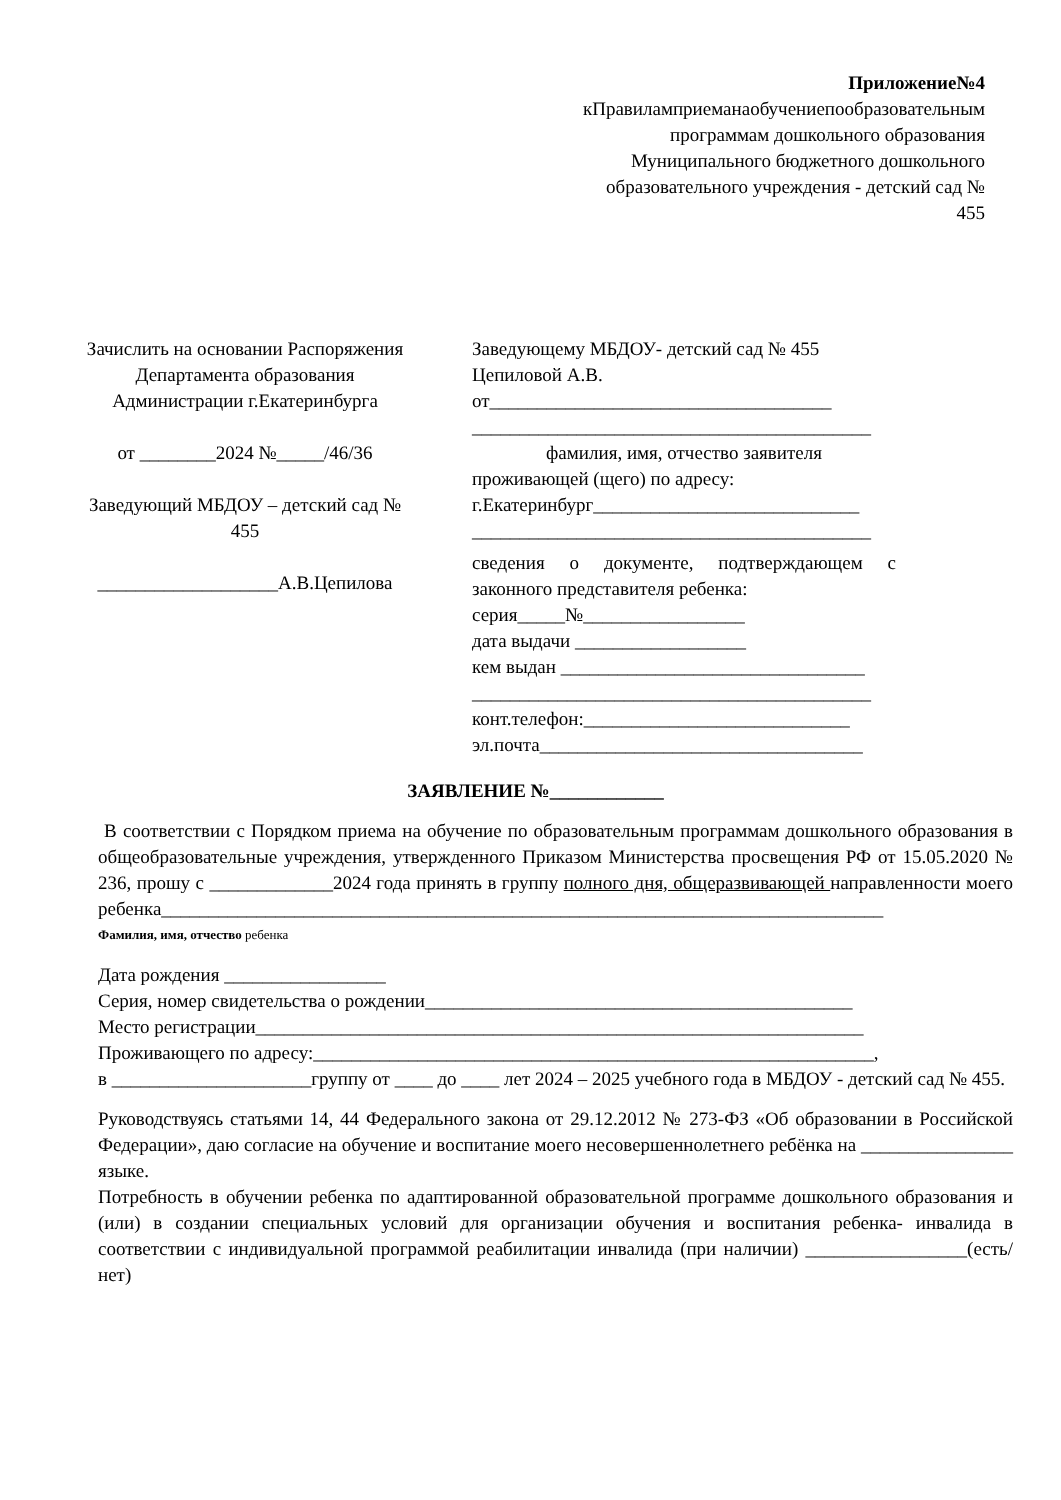Приложение№4
кПравиламприеманаобучениепообразовательным программам дошкольного образования Муниципального бюджетного дошкольного образовательного учреждения - детский сад № 455
Зачислить на основании Распоряжения Департамента образования Администрации г.Екатеринбурга
от ________2024 №_____/46/36
Заведующий МБДОУ – детский сад № 455
___________________А.В.Цепилова
Заведующему МБДОУ- детский сад № 455
Цепиловой А.В.
от____________________________________
__________________________________________
фамилия, имя, отчество заявителя
проживающей (щего) по адресу:
г.Екатеринбург____________________________
__________________________________________
сведения о документе, подтверждающем с законного представителя ребенка:
серия_____№_________________
дата выдачи __________________
кем выдан ________________________________
__________________________________________
конт.телефон:____________________________
эл.почта__________________________________
ЗАЯВЛЕНИЕ №____________
В соответствии с Порядком приема на обучение по образовательным программам дошкольного образования в общеобразовательные учреждения, утвержденного Приказом Министерства просвещения РФ от 15.05.2020 № 236, прошу с _____________2024 года принять в группу полного дня, общеразвивающей направленности моего ребенка____________________________________________________________________________
Фамилия, имя, отчество ребенка
Дата рождения _________________
Серия, номер свидетельства о рождении_____________________________________________
Место регистрации________________________________________________________________
Проживающего по адресу:___________________________________________________________,
в _____________________группу от ____ до ____ лет 2024 – 2025 учебного года в МБДОУ - детский сад № 455.
Руководствуясь статьями 14, 44 Федерального закона от 29.12.2012 № 273-ФЗ «Об образовании в Российской Федерации», даю согласие на обучение и воспитание моего несовершеннолетнего ребёнка на ________________ языке.
Потребность в обучении ребенка по адаптированной образовательной программе дошкольного образования и (или) в создании специальных условий для организации обучения и воспитания ребенка- инвалида в соответствии с индивидуальной программой реабилитации инвалида (при наличии) _________________(есть/нет)